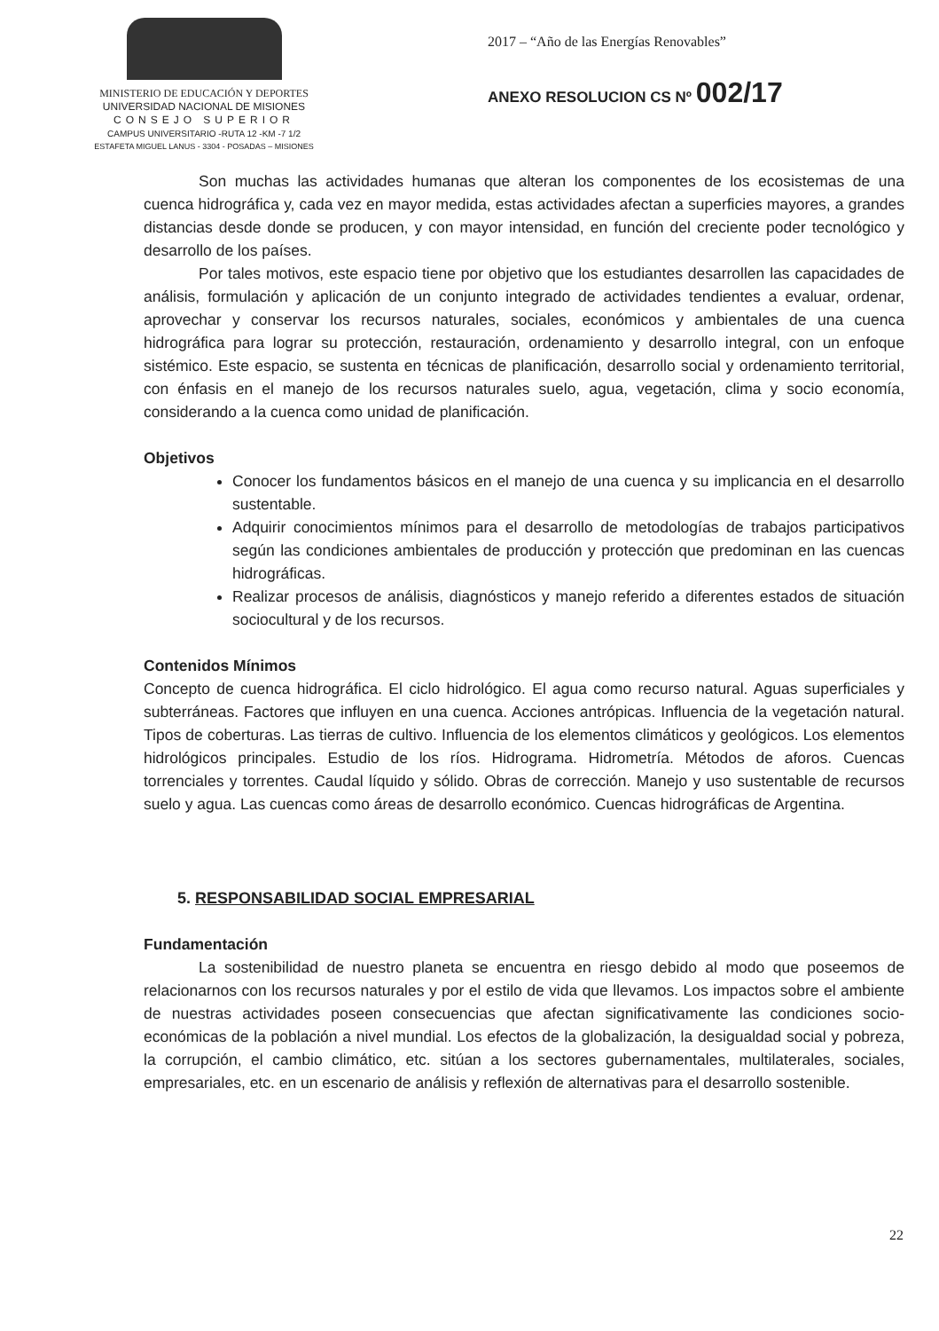MINISTERIO DE EDUCACIÓN Y DEPORTES
UNIVERSIDAD NACIONAL DE MISIONES
CONSEJO SUPERIOR
CAMPUS UNIVERSITARIO -RUTA 12 -KM -7 1/2
ESTAFETA MIGUEL LANUS - 3304 - POSADAS – MISIONES
2017 – “Año de las Energías Renovables”
ANEXO RESOLUCION CS Nº 002/17
Son muchas las actividades humanas que alteran los componentes de los ecosistemas de una cuenca hidrográfica y, cada vez en mayor medida, estas actividades afectan a superficies mayores, a grandes distancias desde donde se producen, y con mayor intensidad, en función del creciente poder tecnológico y desarrollo de los países.
Por tales motivos, este espacio tiene por objetivo que los estudiantes desarrollen las capacidades de análisis, formulación y aplicación de un conjunto integrado de actividades tendientes a evaluar, ordenar, aprovechar y conservar los recursos naturales, sociales, económicos y ambientales de una cuenca hidrográfica para lograr su protección, restauración, ordenamiento y desarrollo integral, con un enfoque sistémico. Este espacio, se sustenta en técnicas de planificación, desarrollo social y ordenamiento territorial, con énfasis en el manejo de los recursos naturales suelo, agua, vegetación, clima y socio economía, considerando a la cuenca como unidad de planificación.
Objetivos
Conocer los fundamentos básicos en el manejo de una cuenca y su implicancia en el desarrollo sustentable.
Adquirir conocimientos mínimos para el desarrollo de metodologías de trabajos participativos según las condiciones ambientales de producción y protección que predominan en las cuencas hidrográficas.
Realizar procesos de análisis, diagnósticos y manejo referido a diferentes estados de situación sociocultural y de los recursos.
Contenidos Mínimos
Concepto de cuenca hidrográfica. El ciclo hidrológico. El agua como recurso natural. Aguas superficiales y subterráneas. Factores que influyen en una cuenca. Acciones antrópicas. Influencia de la vegetación natural. Tipos de coberturas. Las tierras de cultivo. Influencia de los elementos climáticos y geológicos. Los elementos hidrológicos principales. Estudio de los ríos. Hidrograma. Hidrometría. Métodos de aforos. Cuencas torrenciales y torrentes. Caudal líquido y sólido. Obras de corrección. Manejo y uso sustentable de recursos suelo y agua. Las cuencas como áreas de desarrollo económico. Cuencas hidrográficas de Argentina.
5. RESPONSABILIDAD SOCIAL EMPRESARIAL
Fundamentación
La sostenibilidad de nuestro planeta se encuentra en riesgo debido al modo que poseemos de relacionarnos con los recursos naturales y por el estilo de vida que llevamos. Los impactos sobre el ambiente de nuestras actividades poseen consecuencias que afectan significativamente las condiciones socio-económicas de la población a nivel mundial. Los efectos de la globalización, la desigualdad social y pobreza, la corrupción, el cambio climático, etc. sitúan a los sectores gubernamentales, multilaterales, sociales, empresariales, etc. en un escenario de análisis y reflexión de alternativas para el desarrollo sostenible.
22